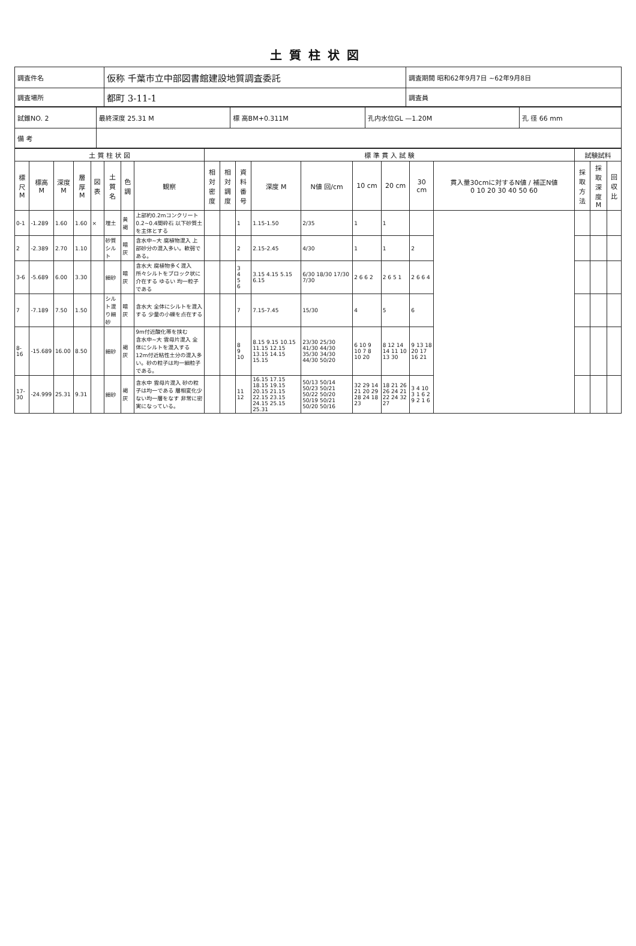土質柱状図
| 調査件名 | 仮称 千葉市立中部図書館建設地質調査委託 | 調査期間 昭和62年9月7日 ~62年9月8日 |
| 調査場所 | 都町 3-11-1 | 調査員 |
| 試錐NO. 2 | 最終深度 25.31 M | 標 高BM+0.311M | 孔内水位GL —1.20M | 孔 径 66 mm |
| 備 考 | | | | |
| 土 質 柱 状 図 | | | | | | | | 標 準 貫 入 試 験 | | | | | | | | | 試験試料 | | |
| --- | --- | --- | --- | --- | --- | --- | --- | --- | --- | --- | --- | --- | --- | --- | --- | --- | --- | --- | --- |
| 標尺 M | 標高 M | 深度 M | 層厚 M | 図表 | 土質名 | 色調 | 観察 | 相対密度 | 相対調度 | 資料番号 | 深度 M | N値 回/cm | 10 cm | 20 cm | 30 cm | 貫入量30cmに対するN値 / 補正N値 0 10 20 30 40 50 60 | 採取方法 | 採取深度M | 回収比 |
| 0-1 | -1.289 | 1.60 | 1.60 | × | 埋土 | 黄褐 | 上部約0.2mコンクリート 0.2~0.4間砕石 以下砂質土を主体とする | | | 1 | 1.15-1.50 | 2/35 | 1 | 1 | | | | | |
| 2 | -2.389 | 2.70 | 1.10 | | 砂質シルト | 暗灰 | 含水中~大 腐植物混入 上部砂分の混入多い。軟弱である。 | | | 2 | 2.15-2.45 | 4/30 | 1 | 1 | 2 | | | | |
| 3-6 | -5.689 | 6.00 | 3.30 | | 細砂 | 暗灰 | 含水大 腐植物多く混入 所々シルトをブロック状に介在する ゆるい 均一粒子である | | | 3 4 5 6 | 3.15 4.15 5.15 6.15 | 6/30 18/30 17/30 7/30 | 2 6 6 2 | 2 6 5 1 | 2 6 6 4 | | | | |
| 7 | -7.189 | 7.50 | 1.50 | | シルト混り細砂 | 暗灰 | 含水大 全体にシルトを混入する 少量の小礫を点在する | | | 7 | 7.15-7.45 | 15/30 | 4 | 5 | 6 | | | | |
| 8-16 | -15.689 | 16.00 | 8.50 | | 細砂 | 褐灰 | 9m付近酸化帯を挟む 含水中~大 雲母片混入 全体にシルトを混入する 12m付近粘性土分の混入多い。砂の粒子は均一細粒子である。 | | | 8 9 10 | 8.15 9.15 10.15 11.15 12.15 13.15 14.15 15.15 | 23/30 25/30 41/30 44/30 35/30 34/30 44/30 50/20 | 6 10 9 10 7 8 10 20 | 8 12 14 14 11 10 13 30 | 9 13 18 20 17 16 21 | | | | |
| 17-30 | -24.999 | 25.31 | 9.31 | | 細砂 | 褐灰 | 含水中 雲母片混入 砂の粒子は均一である 層相変化少ない均一層をなす 非常に密実になっている。 | | | 11 12 | 16.15 17.15 18.15 19.15 20.15 21.15 22.15 23.15 24.15 25.15 25.31 | 50/13 50/14 50/23 50/21 50/22 50/20 50/19 50/21 50/20 50/16 | 32 29 14 21 20 29 28 24 18 23 | 18 21 26 26 24 21 22 24 32 27 | 3 4 10 3 1 6 2 9 2 1 6 | | | | |